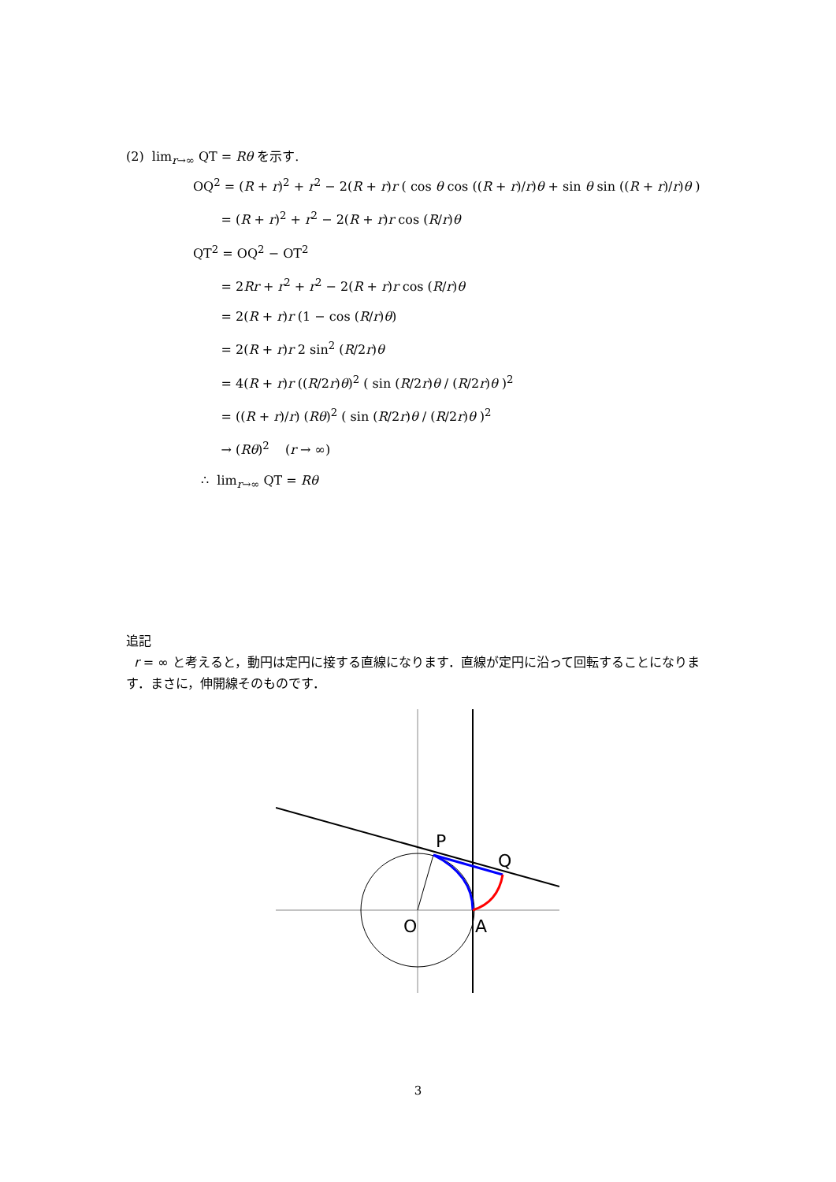(2) lim<sub>r→∞</sub> QT = Rθ を示す.
OQ<sup>2</sup> = (R + r)<sup>2</sup> + r<sup>2</sup> − 2(R + r)r ( cos θ cos ((R + r)/r)θ + sin θ sin ((R + r)/r)θ )
= (R + r)<sup>2</sup> + r<sup>2</sup> − 2(R + r)r cos (R/r)θ
QT<sup>2</sup> = OQ<sup>2</sup> − OT<sup>2</sup>
= 2Rr + r<sup>2</sup> + r<sup>2</sup> − 2(R + r)r cos (R/r)θ
= 2(R + r)r (1 − cos (R/r)θ)
= 2(R + r)r 2 sin<sup>2</sup> (R/2r)θ
= 4(R + r)r ((R/2r)θ)<sup>2</sup> ( sin (R/2r)θ / (R/2r)θ )<sup>2</sup>
= ((R + r)/r) (Rθ)<sup>2</sup> ( sin (R/2r)θ / (R/2r)θ )<sup>2</sup>
→ (Rθ)<sup>2</sup> (r → ∞)
∴ lim<sub>r→∞</sub> QT = Rθ
追記
r = ∞ と考えると，動円は定円に接する直線になります．直線が定円に沿って回転することになります．まさに，伸開線そのものです．
P
Q
O
A
3